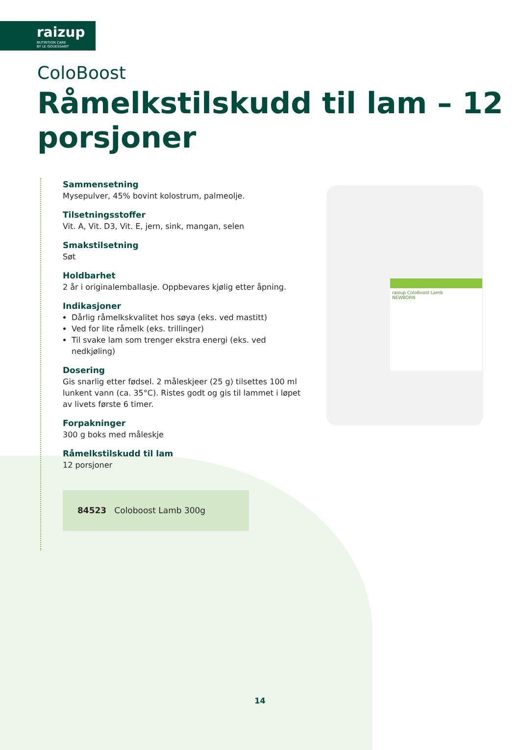raizup
NUTRITION CARE
BY LE GOUESSANT
raizup ColoBoost Lamb
NEWBORN
ColoBoost
Råmelkstilskudd til lam – 12 porsjoner
Sammensetning
Mysepulver, 45% bovint kolostrum, palmeolje.
Tilsetningsstoffer
Vit. A, Vit. D3, Vit. E, jern, sink, mangan, selen
Smakstilsetning
Søt
Holdbarhet
2 år i originalemballasje. Oppbevares kjølig etter åpning.
Indikasjoner
Dårlig råmelkskvalitet hos søya (eks. ved mastitt)
Ved for lite råmelk (eks. trillinger)
Til svake lam som trenger ekstra energi (eks. ved nedkjøling)
Dosering
Gis snarlig etter fødsel. 2 måleskjeer (25 g) tilsettes 100 ml lunkent vann (ca. 35°C). Ristes godt og gis til lammet i løpet av livets første 6 timer.
Forpakninger
300 g boks med måleskje
Råmelkstilskudd til lam
12 porsjoner
84523 Coloboost Lamb 300g
14